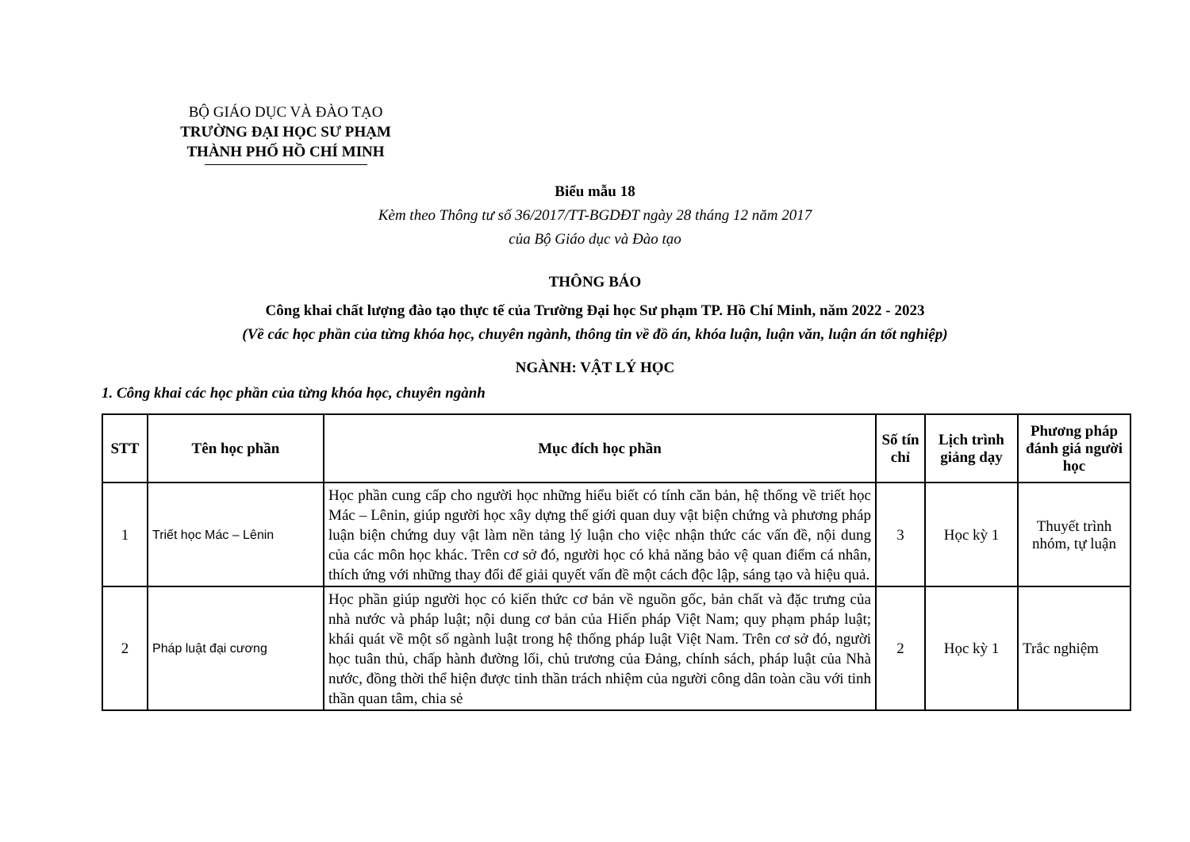BỘ GIÁO DỤC VÀ ĐÀO TẠO
TRƯỜNG ĐẠI HỌC SƯ PHẠM
THÀNH PHỐ HỒ CHÍ MINH
Biểu mẫu 18
Kèm theo Thông tư số 36/2017/TT-BGDĐT ngày 28 tháng 12 năm 2017
của Bộ Giáo dục và Đào tạo
THÔNG BÁO
Công khai chất lượng đào tạo thực tế của Trường Đại học Sư phạm TP. Hồ Chí Minh, năm 2022 - 2023
(Về các học phần của từng khóa học, chuyên ngành, thông tin về đồ án, khóa luận, luận văn, luận án tốt nghiệp)
NGÀNH: VẬT LÝ HỌC
1. Công khai các học phần của từng khóa học, chuyên ngành
| STT | Tên học phần | Mục đích học phần | Số tín chỉ | Lịch trình giảng dạy | Phương pháp đánh giá người học |
| --- | --- | --- | --- | --- | --- |
| 1 | Triết học Mác – Lênin | Học phần cung cấp cho người học những hiểu biết có tính căn bản, hệ thống về triết học Mác – Lênin, giúp người học xây dựng thế giới quan duy vật biện chứng và phương pháp luận biện chứng duy vật làm nền tảng lý luận cho việc nhận thức các vấn đề, nội dung của các môn học khác. Trên cơ sở đó, người học có khả năng bảo vệ quan điểm cá nhân, thích ứng với những thay đổi để giải quyết vấn đề một cách độc lập, sáng tạo và hiệu quả. | 3 | Học kỳ 1 | Thuyết trình nhóm, tự luận |
| 2 | Pháp luật đại cương | Học phần giúp người học có kiến thức cơ bản về nguồn gốc, bản chất và đặc trưng của nhà nước và pháp luật; nội dung cơ bản của Hiến pháp Việt Nam; quy phạm pháp luật; khái quát về một số ngành luật trong hệ thống pháp luật Việt Nam. Trên cơ sở đó, người học tuân thủ, chấp hành đường lối, chủ trương của Đảng, chính sách, pháp luật của Nhà nước, đồng thời thể hiện được tinh thần trách nhiệm của người công dân toàn cầu với tinh thần quan tâm, chia sẻ | 2 | Học kỳ 1 | Trắc nghiệm |